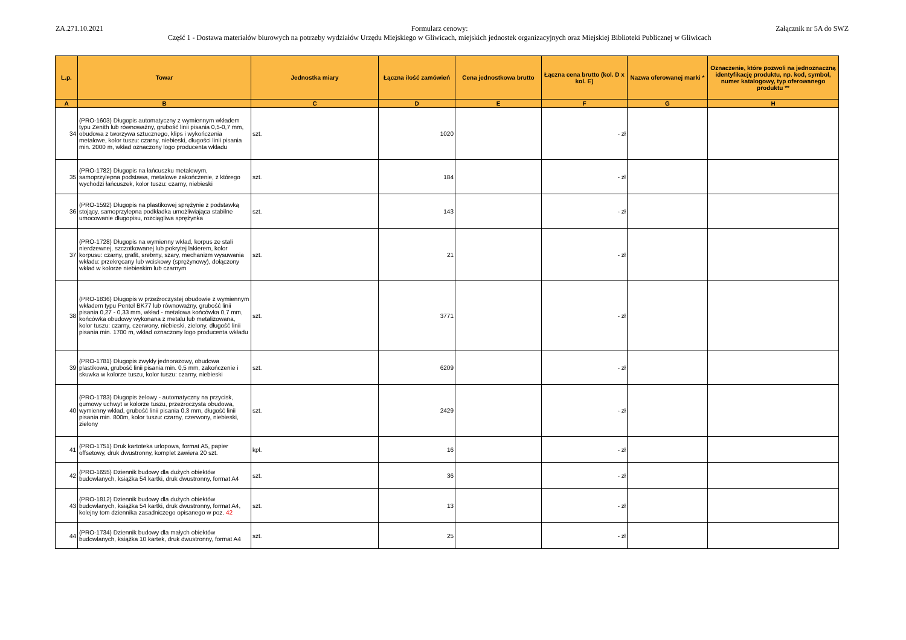ZA.271.10.2021 Formularz cenowy:
Część 1 - Dostawa materiałów biurowych na potrzeby wydziałów Urzędu Miejskiego w Gliwicach, miejskich jednostek organizacyjnych oraz Miejskiej Biblioteki Publicznej w Gliwicach
Załącznik nr 5A do SWZ
| L.p. | Towar | Jednostka miary | Łączna ilość zamówień | Cena jednostkowa brutto | Łączna cena brutto (kol. D x kol. E) | Nazwa oferowanej marki * | Oznaczenie, które pozwoli na jednoznaczną identyfikację produktu, np. kod, symbol, numer katalogowy, typ oferowanego produktu ** |
| --- | --- | --- | --- | --- | --- | --- | --- |
| A | B | C | D | E | F | G | H |
| 34 | (PRO-1603) Długopis automatyczny z wymiennym wkładem typu Zenith lub równoważny, grubość linii pisania 0,5-0,7 mm, obudowa z tworzywa sztucznego, klips i wykończenia metalowe, kolor tuszu: czarny, niebieski, długości linii pisania min. 2000 m, wkład oznaczony logo producenta wkładu | szt. | 1020 | | - zł | | |
| 35 | (PRO-1782) Długopis na łańcuszku metalowym, samoprzylepna podstawa, metalowe zakończenie, z którego wychodzi łańcuszek, kolor tuszu: czarny, niebieski | szt. | 184 | | - zł | | |
| 36 | (PRO-1592) Długopis na plastikowej sprężynie z podstawką stojący, samoprzylepna podkładka umożliwiająca stabilne umocowanie długopisu, rozciągliwa sprężynka | szt. | 143 | | - zł | | |
| 37 | (PRO-1728) Długopis na wymienny wkład, korpus ze stali nierdzewnej, szczotkowanej lub pokrytej lakierem, kolor korpusu: czarny, grafit, srebrny, szary, mechanizm wysuwania wkładu: przekręcany lub wciskowy (sprężynowy), dołączony wkład w kolorze niebieskim lub czarnym | szt. | 21 | | - zł | | |
| 38 | (PRO-1836) Długopis w przeźroczystej obudowie z wymiennym wkładem typu Pentel BK77 lub równoważny, grubość linii pisania 0,27 - 0,33 mm, wkład - metalowa końcówka 0,7 mm, końcówka obudowy wykonana z metalu lub metalizowana, kolor tuszu: czarny, czerwony, niebieski, zielony, długość linii pisania min. 1700 m, wkład oznaczony logo producenta wkładu | szt. | 3771 | | - zł | | |
| 39 | (PRO-1781) Długopis zwykły jednorazowy, obudowa plastikowa, grubość linii pisania min. 0,5 mm, zakończenie i skuwka w kolorze tuszu, kolor tuszu: czarny, niebieski | szt. | 6209 | | - zł | | |
| 40 | (PRO-1783) Długopis żelowy - automatyczny na przycisk, gumowy uchwyt w kolorze tuszu, przezroczysta obudowa, wymienny wkład, grubość linii pisania 0,3 mm, długość linii pisania min. 800m, kolor tuszu: czarny, czerwony, niebieski, zielony | szt. | 2429 | | - zł | | |
| 41 | (PRO-1751) Druk kartoteka urlopowa, format A5, papier offsetowy, druk dwustronny, komplet zawiera 20 szt. | kpl. | 16 | | - zł | | |
| 42 | (PRO-1655) Dziennik budowy dla dużych obiektów budowlanych, książka 54 kartki, druk dwustronny, format A4 | szt. | 36 | | - zł | | |
| 43 | (PRO-1812) Dziennik budowy dla dużych obiektów budowlanych, książka 54 kartki, druk dwustronny, format A4, kolejny tom dziennika zasadniczego opisanego w poz. 42 | szt. | 13 | | - zł | | |
| 44 | (PRO-1734) Dziennik budowy dla małych obiektów budowlanych, książka 10 kartek, druk dwustronny, format A4 | szt. | 25 | | - zł | | |